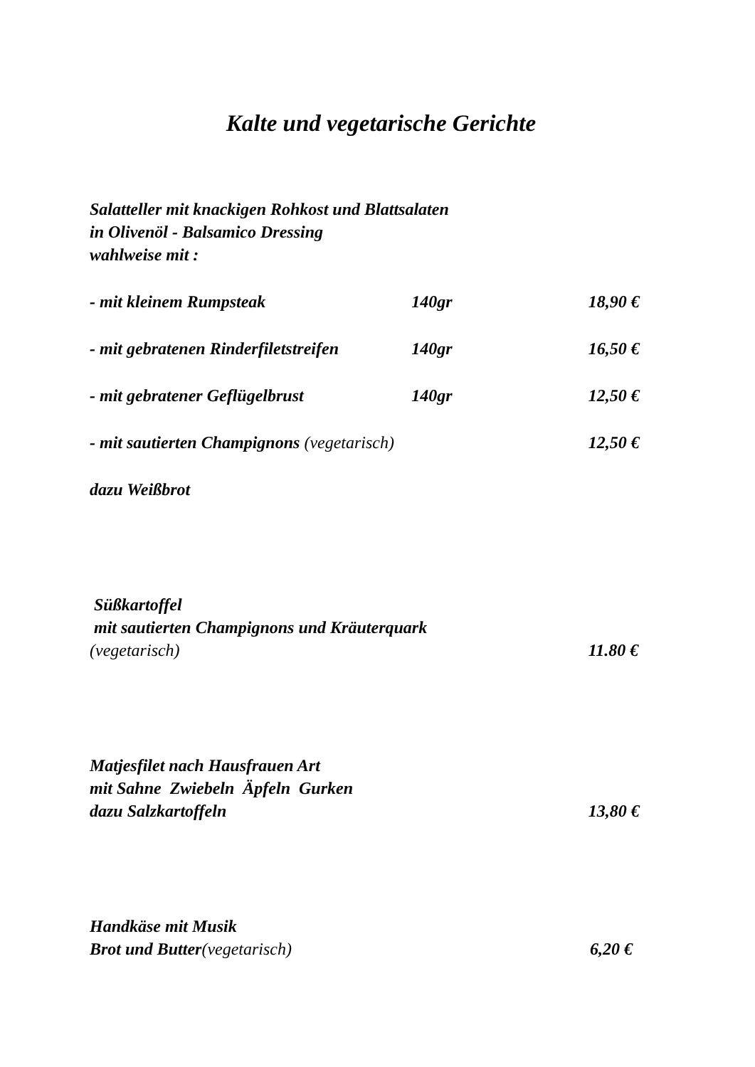Kalte und vegetarische Gerichte
Salatteller mit knackigen Rohkost und Blattsalaten
in Olivenöl - Balsamico Dressing
wahlweise mit :
- mit kleinem Rumpsteak 140gr 18,90 €
- mit gebratenen Rinderfiletstreifen 140gr 16,50 €
- mit gebratener Geflügelbrust 140gr 12,50 €
- mit sautierten Champignons (vegetarisch) 12,50 €
dazu Weißbrot
Süßkartoffel
mit sautierten Champignons und Kräuterquark
(vegetarisch) 11.80 €
Matjesfilet nach Hausfrauen Art
mit Sahne Zwiebeln Äpfeln Gurken
dazu Salzkartoffeln 13,80 €
Handkäse mit Musik
Brot und Butter(vegetarisch) 6,20 €